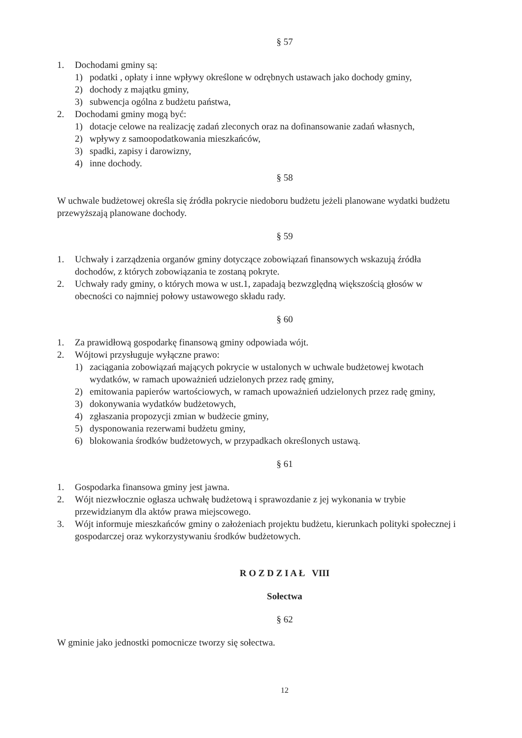§ 57
1. Dochodami gminy są:
1) podatki , opłaty i inne wpływy określone w odrębnych ustawach jako dochody gminy,
2) dochody z majątku gminy,
3) subwencja ogólna z budżetu państwa,
2. Dochodami gminy mogą być:
1) dotacje celowe na realizację zadań zleconych oraz na dofinansowanie zadań własnych,
2) wpływy z samoopodatkowania mieszkańców,
3) spadki, zapisy i darowizny,
4) inne dochody.
§ 58
W uchwale budżetowej określa się źródła pokrycie niedoboru budżetu jeżeli planowane wydatki budżetu przewyższają planowane dochody.
§ 59
1. Uchwały i zarządzenia organów gminy dotyczące zobowiązań finansowych wskazują źródła dochodów, z których zobowiązania te zostaną pokryte.
2. Uchwały rady gminy, o których mowa w ust.1, zapadają bezwzględną większością głosów w obecności co najmniej połowy ustawowego składu rady.
§ 60
1. Za prawidłową gospodarkę finansową gminy odpowiada wójt.
2. Wójtowi przysługuje wyłączne prawo:
1) zaciągania zobowiązań mających pokrycie w ustalonych w uchwale budżetowej kwotach wydatków, w ramach upoważnień udzielonych przez radę gminy,
2) emitowania papierów wartościowych, w ramach upoważnień udzielonych przez radę gminy,
3) dokonywania wydatków budżetowych,
4) zgłaszania propozycji zmian w budżecie gminy,
5) dysponowania rezerwami budżetu gminy,
6) blokowania środków budżetowych, w przypadkach określonych ustawą.
§ 61
1. Gospodarka finansowa gminy jest jawna.
2. Wójt niezwłocznie ogłasza uchwałę budżetową i sprawozdanie z jej wykonania w trybie przewidzianym dla aktów prawa miejscowego.
3. Wójt informuje mieszkańców gminy o założeniach projektu budżetu, kierunkach polityki społecznej i gospodarczej oraz wykorzystywaniu środków budżetowych.
R O Z D Z I A Ł VIII
Sołectwa
§ 62
W gminie jako jednostki pomocnicze tworzy się sołectwa.
12